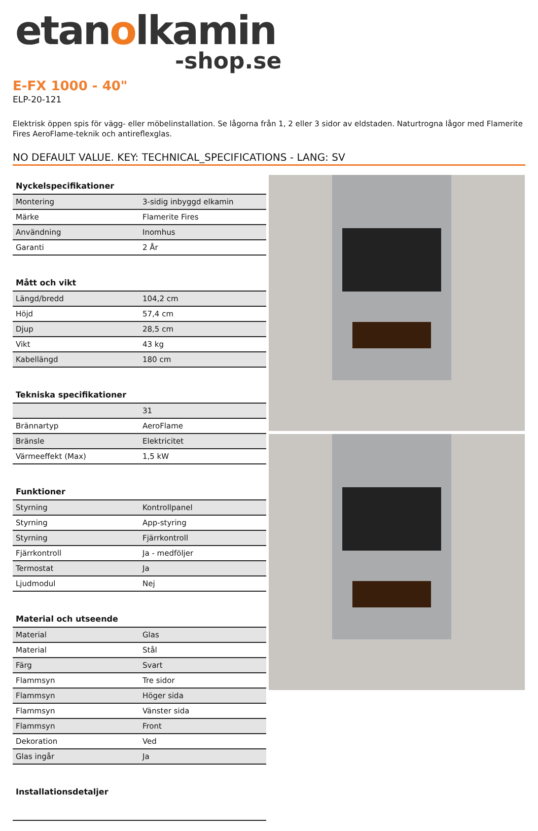etanolkamin
-shop.se
E-FX 1000 - 40"
ELP-20-121
Elektrisk öppen spis för vägg- eller möbelinstallation. Se lågorna från 1, 2 eller 3 sidor av eldstaden. Naturtrogna lågor med Flamerite Fires AeroFlame-teknik och antireflexglas.
NO DEFAULT VALUE. KEY: TECHNICAL_SPECIFICATIONS - LANG: SV
| Nyckelspecifikationer | |
| --- | --- |
| Montering | 3-sidig inbyggd elkamin |
| Märke | Flamerite Fires |
| Användning | Inomhus |
| Garanti | 2 År |
| Mått och vikt | |
| Längd/bredd | 104,2 cm |
| Höjd | 57,4 cm |
| Djup | 28,5 cm |
| Vikt | 43 kg |
| Kabellängd | 180 cm |
| Tekniska specifikationer | |
| | 31 |
| Brännartyp | AeroFlame |
| Bränsle | Elektricitet |
| Värmeeffekt (Max) | 1,5 kW |
| Funktioner | |
| Styrning | Kontrollpanel |
| Styrning | App-styring |
| Styrning | Fjärrkontroll |
| Fjärrkontroll | Ja - medföljer |
| Termostat | Ja |
| Ljudmodul | Nej |
| Material och utseende | |
| Material | Glas |
| Material | Stål |
| Färg | Svart |
| Flammsyn | Tre sidor |
| Flammsyn | Höger sida |
| Flammsyn | Vänster sida |
| Flammsyn | Front |
| Dekoration | Ved |
| Glas ingår | Ja |
| Installationsdetaljer | |